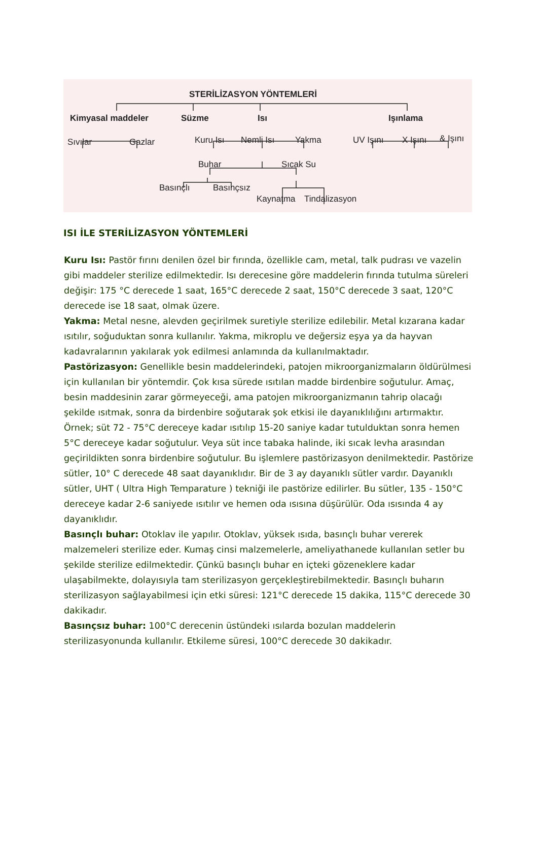STERİLİZASYON YÖNTEMLERİ
Kimyasal maddeler Süzme Isı Işınlama
Sıvılar Gazlar Kuru Isı Nemli Isı Yakma UV Işını X Işını & Işını
Buhar Sıcak Su
Basınçlı Basınçsız
Kaynatma Tindalizasyon
ISI İLE STERİLİZASYON YÖNTEMLERİ
Kuru Isı: Pastör fırını denilen özel bir fırında, özellikle cam, metal, talk pudrası ve vazelin gibi maddeler sterilize edilmektedir. Isı derecesine göre maddelerin fırında tutulma süreleri değişir: 175 °C derecede 1 saat, 165°C derecede 2 saat, 150°C derecede 3 saat, 120°C derecede ise 18 saat, olmak üzere.
Yakma: Metal nesne, alevden geçirilmek suretiyle sterilize edilebilir. Metal kızarana kadar ısıtılır, soğuduktan sonra kullanılır. Yakma, mikroplu ve değersiz eşya ya da hayvan kadavralarının yakılarak yok edilmesi anlamında da kullanılmaktadır.
Pastörizasyon: Genellikle besin maddelerindeki, patojen mikroorganizmaların öldürülmesi için kullanılan bir yöntemdir. Çok kısa sürede ısıtılan madde birdenbire soğutulur. Amaç, besin maddesinin zarar görmeyeceği, ama patojen mikroorganizmanın tahrip olacağı şekilde ısıtmak, sonra da birdenbire soğutarak şok etkisi ile dayanıklılığını artırmaktır. Örnek; süt 72 - 75°C dereceye kadar ısıtılıp 15-20 saniye kadar tutulduktan sonra hemen 5°C dereceye kadar soğutulur. Veya süt ince tabaka halinde, iki sıcak levha arasından geçirildikten sonra birdenbire soğutulur. Bu işlemlere pastörizasyon denilmektedir. Pastörize sütler, 10° C derecede 48 saat dayanıklıdır. Bir de 3 ay dayanıklı sütler vardır. Dayanıklı sütler, UHT ( Ultra High Temparature ) tekniği ile pastörize edilirler. Bu sütler, 135 - 150°C dereceye kadar 2-6 saniyede ısıtılır ve hemen oda ısısına düşürülür. Oda ısısında 4 ay dayanıklıdır.
Basınçlı buhar: Otoklav ile yapılır. Otoklav, yüksek ısıda, basınçlı buhar vererek malzemeleri sterilize eder. Kumaş cinsi malzemelerle, ameliyathanede kullanılan setler bu şekilde sterilize edilmektedir. Çünkü basınçlı buhar en içteki gözeneklere kadar ulaşabilmekte, dolayısıyla tam sterilizasyon gerçekleştirebilmektedir. Basınçlı buharın sterilizasyon sağlayabilmesi için etki süresi: 121°C derecede 15 dakika, 115°C derecede 30 dakikadır.
Basınçsız buhar: 100°C derecenin üstündeki ısılarda bozulan maddelerin sterilizasyonunda kullanılır. Etkileme süresi, 100°C derecede 30 dakikadır.